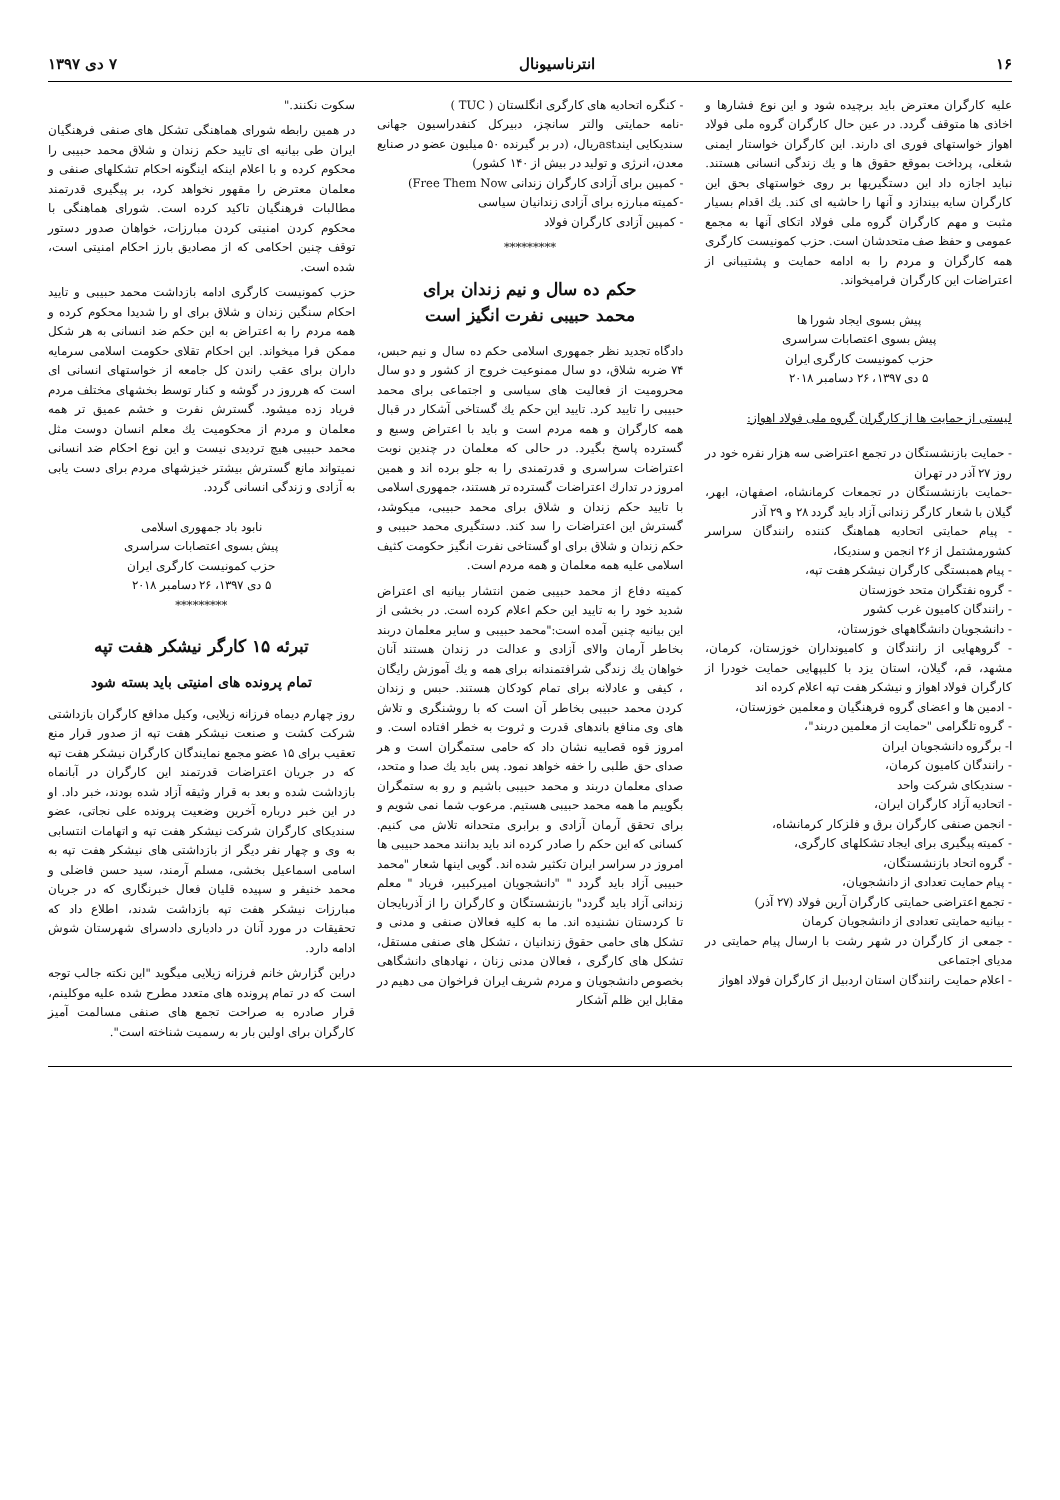۱۶ انترناسیونال ۷ دی ۱۳۹۷
علیه کارگران معترض باید برچیده شود و این نوع فشارها و اخاذی ها متوقف گردد. در عین حال کارگران گروه ملی فولاد اهواز خواستهای فوری ای دارند. این کارگران خواستار ایمنی شغلی، پرداخت بموقع حقوق ها و یك زندگی انسانی هستند. نباید اجازه داد این دستگیریها بر روی خواستهای بحق این کارگران سایه بیندازد و آنها را حاشیه ای کند. یك اقدام بسیار مثبت و مهم کارگران گروه ملی فولاد اتکای آنها به مجمع عمومی و حفظ صف متحدشان است. حزب کمونیست کارگری همه کارگران و مردم را به ادامه حمایت و پشتیبانی از اعتراضات این کارگران فرامیخواند.
پیش بسوی ایجاد شورا ها
پیش بسوی اعتصابات سراسری
حزب کمونیست کارگری ایران
۵ دی ۱۳۹۷، ۲۶ دسامبر ۲۰۱۸
لیستی از حمایت ها از کارگران گروه ملی فولاد اهواز:
- حمایت بازنشستگان در تجمع اعتراضی سه هزار نفره خود در روز ۲۷ آذر در تهران
-حمایت بازنشستگان در تجمعات کرمانشاه، اصفهان، ابهر، گیلان با شعار کارگر زندانی آزاد باید گردد ۲۸ و ۲۹ آذر
- پیام حمایتی اتحادیه هماهنگ کننده رانندگان سراسر کشورمشتمل از ۲۶ انجمن و سندیکا،
- پیام همبستگی کارگران نیشکر هفت تپه،
- گروه نفتگران متحد خوزستان
- رانندگان کامیون غرب کشور
- دانشجویان دانشگاههای خوزستان،
- گروههایی از رانندگان و کامیونداران خوزستان، کرمان، مشهد، قم، گیلان، استان یزد با کلیپهایی حمایت خودرا از کارگران فولاد اهواز و نیشکر هفت تپه اعلام کرده اند
- ادمین ها و اعضای گروه فرهنگیان و معلمین خوزستان،
- گروه تلگرامی "حمایت از معلمین دربند"،
ا- برگروه دانشجویان ایران
- رانندگان کامیون کرمان،
- سندیکای شرکت واحد
- اتحادیه آزاد کارگران ایران،
- انجمن صنفی کارگران برق و فلزکار کرمانشاه،
- کمیته پیگیری برای ایجاد تشکلهای کارگری،
- گروه اتحاد بازنشستگان،
- پیام حمایت تعدادی از دانشجویان،
- تجمع اعتراضی حمایتی کارگران آرین فولاد (۲۷ آذر)
- بیانیه حمایتی تعدادی از دانشجویان کرمان
- جمعی از کارگران در شهر رشت با ارسال پیام حمایتی در مدیای اجتماعی
- اعلام حمایت رانندگان استان اردبیل از کارگران فولاد اهواز
- کنگره اتحادیه های کارگری انگلستان ( TUC )
-نامه حمایتی والتر سانچز، دبیرکل کنفدراسیون جهانی سندیکایی ایندastریال، (در بر گیرنده ۵۰ میلیون عضو در صنایع معدن، انرژی و تولید در بیش از ۱۴۰ کشور)
- کمپین برای آزادی کارگران زندانی Free Them Now)
-کمیته مبارزه برای آزادی زندانیان سیاسی
- کمپین آزادی کارگران فولاد
*********
حکم ده سال و نیم زندان برای
محمد حبیبی نفرت انگیز است
دادگاه تجدید نظر جمهوری اسلامی حکم ده سال و نیم حبس، ۷۴ ضربه شلاق، دو سال ممنوعیت خروج از کشور و دو سال محرومیت از فعالیت های سیاسی و اجتماعی برای محمد حبیبی را تایید کرد. تایید این حکم یك گستاخی آشکار در قبال همه کارگران و همه مردم است و باید با اعتراض وسیع و گسترده پاسخ بگیرد. در حالی که معلمان در چندین نوبت اعتراضات سراسری و قدرتمندی را به جلو برده اند و همین امروز در تدارك اعتراضات گسترده تر هستند، جمهوری اسلامی با تایید حکم زندان و شلاق برای محمد حبیبی، میکوشد، گسترش این اعتراضات را سد کند. دستگیری محمد حبیبی و حکم زندان و شلاق برای او گستاخی نفرت انگیز حکومت کثیف اسلامی علیه همه معلمان و همه مردم است.
کمیته دفاع از محمد حبیبی ضمن انتشار بیانیه ای اعتراض شدید خود را به تایید این حکم اعلام کرده است. در بخشی از این بیانیه چنین آمده است:"محمد حبیبی و سایر معلمان دربند بخاطر آرمان والای آزادی و عدالت در زندان هستند آنان خواهان یك زندگی شرافتمندانه برای همه و یك آموزش رایگان ، کیفی و عادلانه برای تمام کودکان هستند. حبس و زندان کردن محمد حبیبی بخاطر آن است که با روشنگری و تلاش های وی منافع باندهای قدرت و ثروت به خطر افتاده است. و امروز قوه قصاییه نشان داد که حامی ستمگران است و هر صدای حق طلبی را خفه خواهد نمود. پس باید یك صدا و متحد، صدای معلمان دربند و محمد حبیبی باشیم و رو به ستمگران بگوییم ما همه محمد حبیبی هستیم. مرعوب شما نمی شویم و برای تحقق آرمان آزادی و برابری متحدانه تلاش می کنیم. کسانی که این حکم را صادر کرده اند باید بدانند محمد حبیبی ها امروز در سراسر ایران تکثیر شده اند. گویی اینها شعار "محمد حبیبی آزاد باید گردد " "دانشجویان امیرکبیر، فریاد " معلم زندانی آزاد باید گردد" بازنشستگان و کارگران را از آذربایجان تا کردستان نشنیده اند. ما به کلیه فعالان صنفی و مدنی و تشکل های حامی حقوق زندانیان ، تشکل های صنفی مستقل، تشکل های کارگری ، فعالان مدنی زنان ، نهادهای دانشگاهی بخصوص دانشجویان و مردم شریف ایران فراخوان می دهیم در مقابل این ظلم آشکار
سکوت نکنند."
در همین رابطه شورای هماهنگی تشکل های صنفی فرهنگیان ایران طی بیانیه ای تایید حکم زندان و شلاق محمد حبیبی را محکوم کرده و با اعلام اینکه اینگونه احکام تشکلهای صنفی و معلمان معترض را مقهور نخواهد کرد، بر پیگیری قدرتمند مطالبات فرهنگیان تاکید کرده است. شورای هماهنگی با محکوم کردن امنیتی کردن مبارزات، خواهان صدور دستور توقف چنین احکامی که از مصادیق بارز احکام امنیتی است، شده است.
حزب کمونیست کارگری ادامه بازداشت محمد حبیبی و تایید احکام سنگین زندان و شلاق برای او را شدیدا محکوم کرده و همه مردم را به اعتراض به این حکم ضد انسانی به هر شکل ممکن فرا میخواند. این احکام تقلای حکومت اسلامی سرمایه داران برای عقب راندن کل جامعه از خواستهای انسانی ای است که هرروز در گوشه و کنار توسط بخشهای مختلف مردم فریاد زده میشود. گسترش نفرت و خشم عمیق تر همه معلمان و مردم از محکومیت یك معلم انسان دوست مثل محمد حبیبی هیچ تردیدی نیست و این نوع احکام ضد انسانی نمیتواند مانع گسترش بیشتر خیزشهای مردم برای دست یابی به آزادی و زندگی انسانی گردد.
نابود باد جمهوری اسلامی
پیش بسوی اعتصابات سراسری
حزب کمونیست کارگری ایران
۵ دی ۱۳۹۷، ۲۶ دسامبر ۲۰۱۸
*********
تبرئه ۱۵ کارگر نیشکر هفت تپه
تمام پرونده های امنیتی باید بسته شود
روز چهارم دیماه فرزانه زیلایی، وکیل مدافع کارگران بازداشتی شرکت کشت و صنعت نیشکر هفت تپه از صدور قرار منع تعقیب برای ۱۵ عضو مجمع نمایندگان کارگران نیشکر هفت تپه که در جریان اعتراضات قدرتمند این کارگران در آبانماه بازداشت شده و بعد به قرار وثیقه آزاد شده بودند، خبر داد. او در این خبر درباره آخرین وضعیت پرونده علی نجاتی، عضو سندیکای کارگران شرکت نیشکر هفت تپه و اتهامات انتسابی به وی و چهار نفر دیگر از بازداشتی های نیشکر هفت تپه به اسامی اسماعیل بخشی، مسلم آرمند، سید حسن فاضلی و محمد خنیفر و سپیده قلیان فعال خبرنگاری که در جریان مبارزات نیشکر هفت تپه بازداشت شدند، اطلاع داد که تحقیقات در مورد آنان در دادیاری دادسرای شهرستان شوش ادامه دارد.
دراین گزارش خانم فرزانه زیلایی میگوید "این نکته جالب توجه است که در تمام پرونده های متعدد مطرح شده علیه موکلینم، قرار صادره به صراحت تجمع های صنفی مسالمت آمیز کارگران برای اولین بار به رسمیت شناخته است".